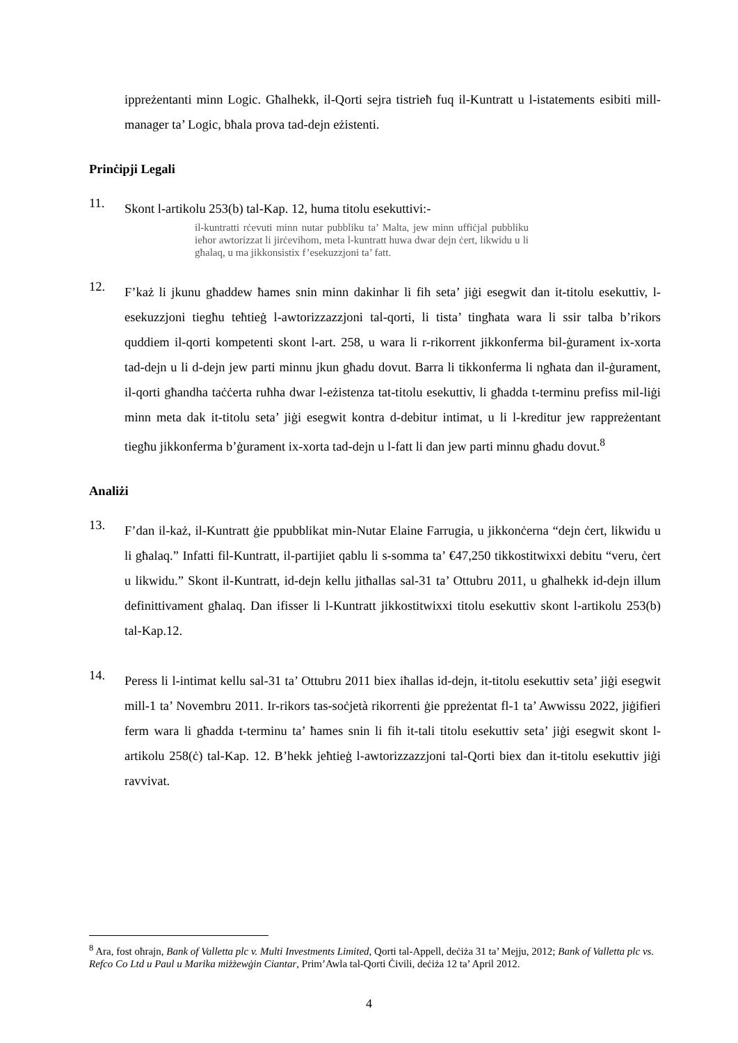ippreżentanti minn Logic. Għalhekk, il-Qorti sejra tistrieħ fuq il-Kuntratt u l-istatements esibiti mill-manager ta’ Logic, bħala prova tad-dejn eżistenti.
Prinċipji Legali
11.
Skont l-artikolu 253(b) tal-Kap. 12, huma titolu esekuttivi:-
il-kuntratti rċevuti minn nutar pubbliku ta’ Malta, jew minn uffiċjal pubbliku ieħor awtorizzat li jirċevihom, meta l-kuntratt huwa dwar dejn ċert, likwidu u li għalaq, u ma jikkonsistix f’esekuzzjoni ta’ fatt.
12.
F’każ li jkunu għaddew ħames snin minn dakinhar li fih seta’ jiġi esegwit dan it-titolu esekuttiv, l-esekuzzjoni tiegħu teħtieġ l-awtorizzazzjoni tal-qorti, li tista’ tingħata wara li ssir talba b’rikors quddiem il-qorti kompetenti skont l-art. 258, u wara li r-rikorrent jikkonferma bil-ġurament ix-xorta tad-dejn u li d-dejn jew parti minnu jkun għadu dovut. Barra li tikkonferma li ngħata dan il-ġurament, il-qorti għandha taċċerta ruħha dwar l-eżistenza tat-titolu esekuttiv, li għadda t-terminu prefiss mil-liġi minn meta dak it-titolu seta’ jiġi esegwit kontra d-debitur intimat, u li l-kreditur jew rappreżentant tiegħu jikkonferma b’ġurament ix-xorta tad-dejn u l-fatt li dan jew parti minnu għadu dovut.<sup>8</sup>
Analiżi
13.
F’dan il-każ, il-Kuntratt ġie ppubblikat min-Nutar Elaine Farrugia, u jikkonċerna “dejn ċert, likwidu u li għalaq.” Infatti fil-Kuntratt, il-partijiet qablu li s-somma ta’ €47,250 tikkostitwixxi debitu “veru, ċert u likwidu.” Skont il-Kuntratt, id-dejn kellu jitħallas sal-31 ta’ Ottubru 2011, u għalhekk id-dejn illum definittivament għalaq. Dan ifisser li l-Kuntratt jikkostitwixxi titolu esekuttiv skont l-artikolu 253(b) tal-Kap.12.
14.
Peress li l-intimat kellu sal-31 ta’ Ottubru 2011 biex iħallas id-dejn, it-titolu esekuttiv seta’ jiġi esegwit mill-1 ta’ Novembru 2011. Ir-rikors tas-soċjetà rikorrenti ġie ppreżentat fl-1 ta’ Awwissu 2022, jiġifieri ferm wara li għadda t-terminu ta’ ħames snin li fih it-tali titolu esekuttiv seta’ jiġi esegwit skont l-artikolu 258(ċ) tal-Kap. 12. B’hekk jeħtieġ l-awtorizzazzjoni tal-Qorti biex dan it-titolu esekuttiv jiġi ravvivat.
<sup>8</sup> Ara, fost oħrajn, Bank of Valletta plc v. Multi Investments Limited, Qorti tal-Appell, deċiża 31 ta’ Mejju, 2012; Bank of Valletta plc vs. Refco Co Ltd u Paul u Marika miżżewġin Ciantar, Prim’Awla tal-Qorti Ċivili, deċiża 12 ta’ April 2012.
4